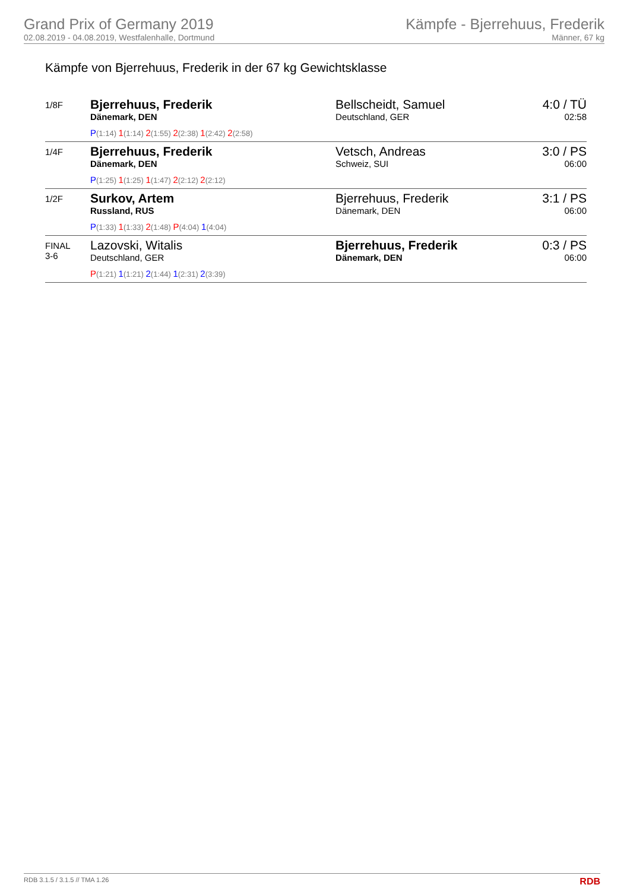Grand Prix of Germany 2019
02.08.2019 - 04.08.2019, Westfalenhalle, Dortmund
Kämpfe - Bjerrehuus, Frederik
Männer, 67 kg
Kämpfe von Bjerrehuus, Frederik in der 67 kg Gewichtsklasse
| 1/8F | Bjerrehuus, Frederik Dänemark, DEN P (1:14) 1 (1:14) 2 (1:55) 2 (2:38) 1 (2:42) 2 (2:58) | Bellscheidt, Samuel Deutschland, GER | 4:0 / TÜ 02:58 |
| 1/4F | Bjerrehuus, Frederik Dänemark, DEN P (1:25) 1 (1:25) 1 (1:47) 2 (2:12) 2 (2:12) | Vetsch, Andreas Schweiz, SUI | 3:0 / PS 06:00 |
| 1/2F | Surkov, Artem Russland, RUS P (1:33) 1 (1:33) 2 (1:48) P (4:04) 1 (4:04) | Bjerrehuus, Frederik Dänemark, DEN | 3:1 / PS 06:00 |
| FINAL 3-6 | Lazovski, Witalis Deutschland, GER P (1:21) 1 (1:21) 2 (1:44) 1 (2:31) 2 (3:39) | Bjerrehuus, Frederik Dänemark, DEN | 0:3 / PS 06:00 |
RDB 3.1.5 / 3.1.5 // TMA 1.26 RDB